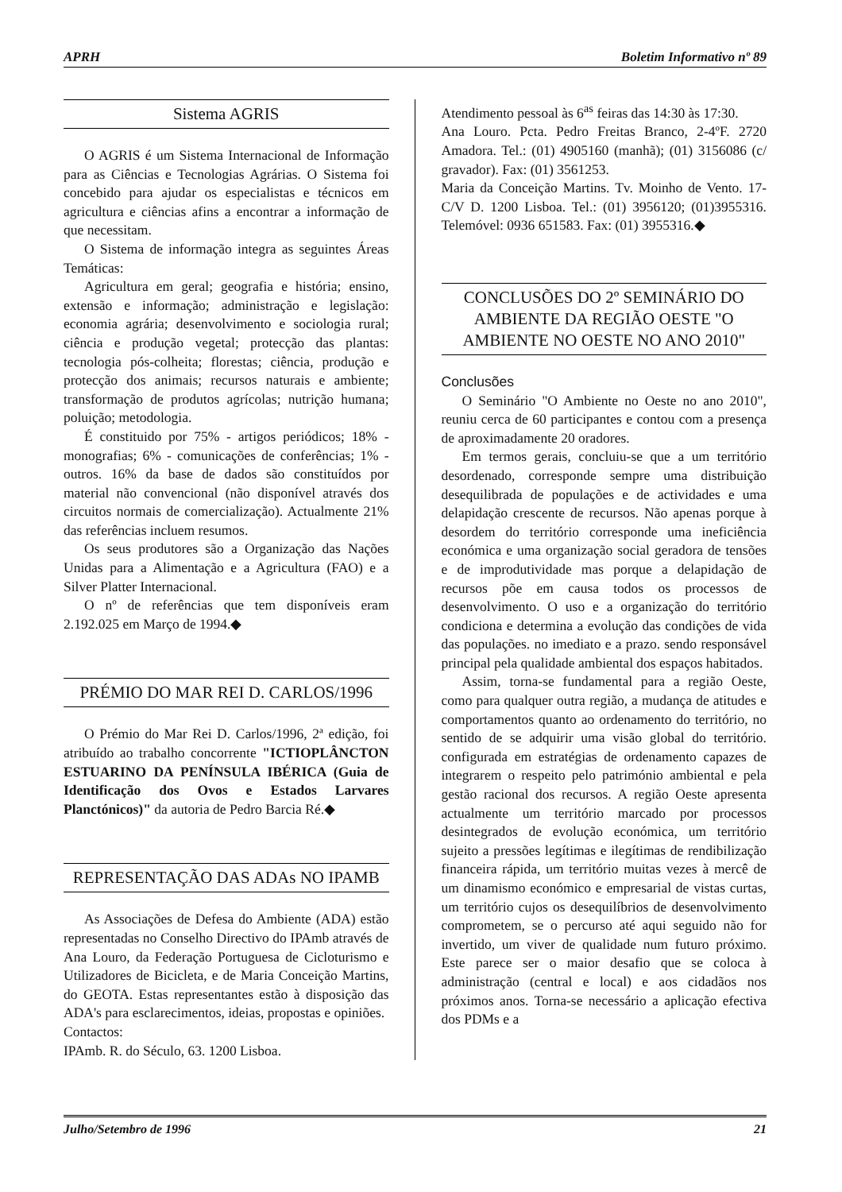APRH Boletim Informativo nº 89
Sistema AGRIS
O AGRIS é um Sistema Internacional de Informação para as Ciências e Tecnologias Agrárias. O Sistema foi concebido para ajudar os especialistas e técnicos em agricultura e ciências afins a encontrar a informação de que necessitam.
O Sistema de informação integra as seguintes Áreas Temáticas:
Agricultura em geral; geografia e história; ensino, extensão e informação; administração e legislação: economia agrária; desenvolvimento e sociologia rural; ciência e produção vegetal; protecção das plantas: tecnologia pós-colheita; florestas; ciência, produção e protecção dos animais; recursos naturais e ambiente; transformação de produtos agrícolas; nutrição humana; poluição; metodologia.
É constituido por 75% - artigos periódicos; 18% - monografias; 6% - comunicações de conferências; 1% - outros. 16% da base de dados são constituídos por material não convencional (não disponível através dos circuitos normais de comercialização). Actualmente 21% das referências incluem resumos.
Os seus produtores são a Organização das Nações Unidas para a Alimentação e a Agricultura (FAO) e a Silver Platter Internacional.
O nº de referências que tem disponíveis eram 2.192.025 em Março de 1994.◆
PRÉMIO DO MAR REI D. CARLOS/1996
O Prémio do Mar Rei D. Carlos/1996, 2ª edição, foi atribuído ao trabalho concorrente "ICTIOPLÂNCTON ESTUARINO DA PENÍNSULA IBÉRICA (Guia de Identificação dos Ovos e Estados Larvares Planctónicos)" da autoria de Pedro Barcia Ré.◆
REPRESENTAÇÃO DAS ADAs NO IPAMB
As Associações de Defesa do Ambiente (ADA) estão representadas no Conselho Directivo do IPAmb através de Ana Louro, da Federação Portuguesa de Cicloturismo e Utilizadores de Bicicleta, e de Maria Conceição Martins, do GEOTA. Estas representantes estão à disposição das ADA's para esclarecimentos, ideias, propostas e opiniões.
Contactos:
IPAmb. R. do Século, 63. 1200 Lisboa.
Atendimento pessoal às 6<sup>as</sup> feiras das 14:30 às 17:30.
Ana Louro. Pcta. Pedro Freitas Branco, 2-4ºF. 2720 Amadora. Tel.: (01) 4905160 (manhã); (01) 3156086 (c/ gravador). Fax: (01) 3561253.
Maria da Conceição Martins. Tv. Moinho de Vento. 17-C/V D. 1200 Lisboa. Tel.: (01) 3956120; (01)3955316. Telemóvel: 0936 651583. Fax: (01) 3955316.◆
CONCLUSÕES DO 2º SEMINÁRIO DO AMBIENTE DA REGIÃO OESTE "O AMBIENTE NO OESTE NO ANO 2010"
Conclusões
O Seminário "O Ambiente no Oeste no ano 2010", reuniu cerca de 60 participantes e contou com a presença de aproximadamente 20 oradores.
Em termos gerais, concluiu-se que a um território desordenado, corresponde sempre uma distribuição desequilibrada de populações e de actividades e uma delapidação crescente de recursos. Não apenas porque à desordem do território corresponde uma ineficiência económica e uma organização social geradora de tensões e de improdutividade mas porque a delapidação de recursos põe em causa todos os processos de desenvolvimento. O uso e a organização do território condiciona e determina a evolução das condições de vida das populações. no imediato e a prazo. sendo responsável principal pela qualidade ambiental dos espaços habitados.
Assim, torna-se fundamental para a região Oeste, como para qualquer outra região, a mudança de atitudes e comportamentos quanto ao ordenamento do território, no sentido de se adquirir uma visão global do território. configurada em estratégias de ordenamento capazes de integrarem o respeito pelo património ambiental e pela gestão racional dos recursos. A região Oeste apresenta actualmente um território marcado por processos desintegrados de evolução económica, um território sujeito a pressões legítimas e ilegítimas de rendibilização financeira rápida, um território muitas vezes à mercê de um dinamismo económico e empresarial de vistas curtas, um território cujos os desequilíbrios de desenvolvimento comprometem, se o percurso até aqui seguido não for invertido, um viver de qualidade num futuro próximo. Este parece ser o maior desafio que se coloca à administração (central e local) e aos cidadãos nos próximos anos. Torna-se necessário a aplicação efectiva dos PDMs e a
Julho/Setembro de 1996 21